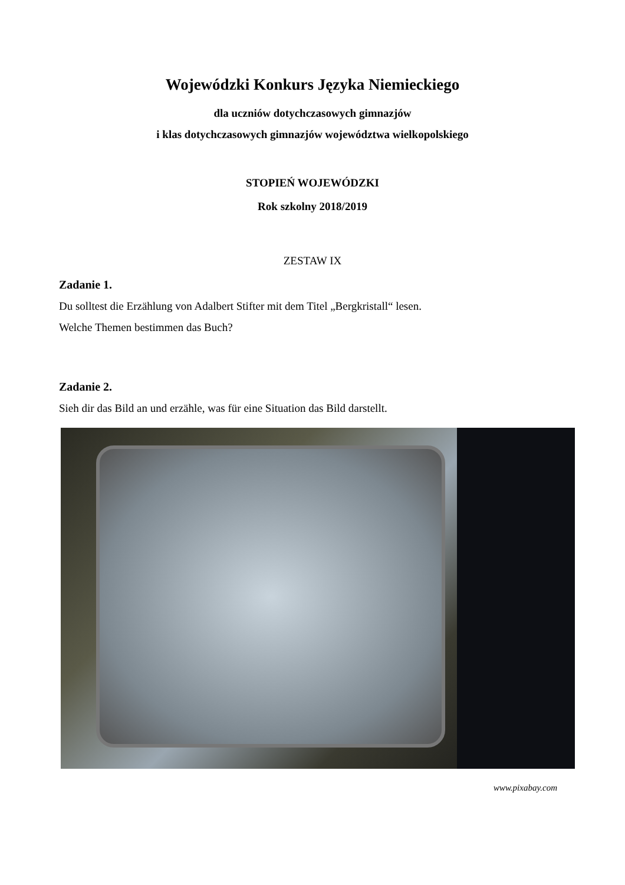Wojewódzki Konkurs Języka Niemieckiego
dla uczniów dotychczasowych gimnazjów
i klas dotychczasowych gimnazjów województwa wielkopolskiego
STOPIEŃ WOJEWÓDZKI
Rok szkolny 2018/2019
ZESTAW IX
Zadanie 1.
Du solltest die Erzählung von Adalbert Stifter mit dem Titel „Bergkristall“ lesen.
Welche Themen bestimmen das Buch?
Zadanie 2.
Sieh dir das Bild an und erzähle, was für eine Situation das Bild darstellt.
www.pixabay.com